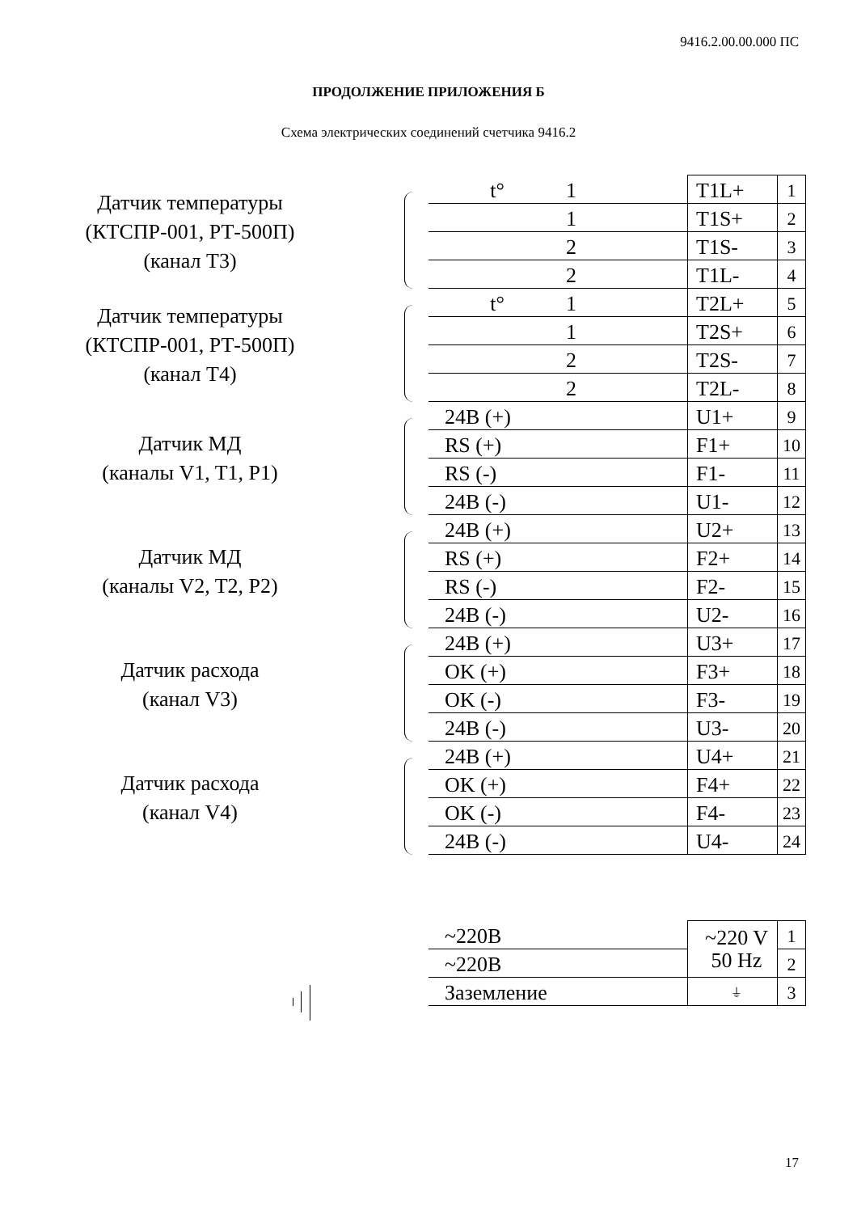9416.2.00.00.000 ПС
ПРОДОЛЖЕНИЕ ПРИЛОЖЕНИЯ Б
Схема электрических соединений счетчика 9416.2
| Датчик температуры (КТСПР-001, РТ-500П) (канал Т3) | | t° | 1 | T1L+ | 1 |
| | | | 1 | T1S+ | 2 |
| | | | 2 | T1S- | 3 |
| | | | 2 | T1L- | 4 |
| Датчик температуры (КТСПР-001, РТ-500П) (канал Т4) | | t° | 1 | T2L+ | 5 |
| | | | 1 | T2S+ | 6 |
| | | | 2 | T2S- | 7 |
| | | | 2 | T2L- | 8 |
| Датчик МД (каналы V1, T1, P1) | | 24В (+) | | U1+ | 9 |
| | | RS (+) | | F1+ | 10 |
| | | RS (-) | | F1- | 11 |
| | | 24В (-) | | U1- | 12 |
| Датчик МД (каналы V2, T2, P2) | | 24В (+) | | U2+ | 13 |
| | | RS (+) | | F2+ | 14 |
| | | RS (-) | | F2- | 15 |
| | | 24В (-) | | U2- | 16 |
| Датчик расхода (канал V3) | | 24В (+) | | U3+ | 17 |
| | | OK (+) | | F3+ | 18 |
| | | OK (-) | | F3- | 19 |
| | | 24В (-) | | U3- | 20 |
| Датчик расхода (канал V4) | | 24В (+) | | U4+ | 21 |
| | | OK (+) | | F4+ | 22 |
| | | OK (-) | | F4- | 23 |
| | | 24В (-) | | U4- | 24 |
| | ~220В | | ~220 V 50 Hz | 1 |
| | ~220В | | | 2 |
| | Заземление | | ⏚ | 3 |
17